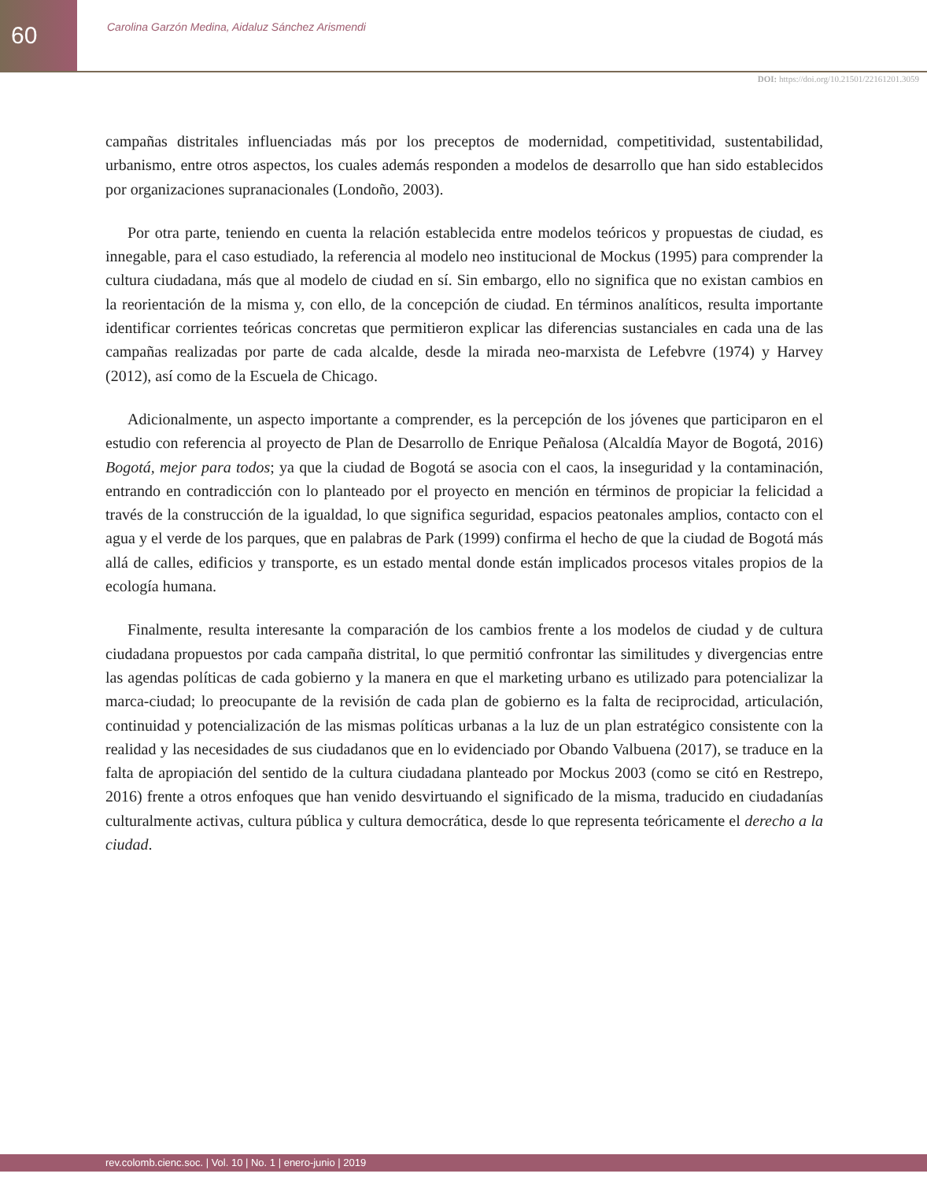60
Carolina Garzón Medina, Aidaluz Sánchez Arismendi
DOI: https://doi.org/10.21501/22161201.3059
campañas distritales influenciadas más por los preceptos de modernidad, competitividad, sustentabilidad, urbanismo, entre otros aspectos, los cuales además responden a modelos de desarrollo que han sido establecidos por organizaciones supranacionales (Londoño, 2003).
Por otra parte, teniendo en cuenta la relación establecida entre modelos teóricos y propuestas de ciudad, es innegable, para el caso estudiado, la referencia al modelo neo institucional de Mockus (1995) para comprender la cultura ciudadana, más que al modelo de ciudad en sí. Sin embargo, ello no significa que no existan cambios en la reorientación de la misma y, con ello, de la concepción de ciudad. En términos analíticos, resulta importante identificar corrientes teóricas concretas que permitieron explicar las diferencias sustanciales en cada una de las campañas realizadas por parte de cada alcalde, desde la mirada neo-marxista de Lefebvre (1974) y Harvey (2012), así como de la Escuela de Chicago.
Adicionalmente, un aspecto importante a comprender, es la percepción de los jóvenes que participaron en el estudio con referencia al proyecto de Plan de Desarrollo de Enrique Peñalosa (Alcaldía Mayor de Bogotá, 2016) Bogotá, mejor para todos; ya que la ciudad de Bogotá se asocia con el caos, la inseguridad y la contaminación, entrando en contradicción con lo planteado por el proyecto en mención en términos de propiciar la felicidad a través de la construcción de la igualdad, lo que significa seguridad, espacios peatonales amplios, contacto con el agua y el verde de los parques, que en palabras de Park (1999) confirma el hecho de que la ciudad de Bogotá más allá de calles, edificios y transporte, es un estado mental donde están implicados procesos vitales propios de la ecología humana.
Finalmente, resulta interesante la comparación de los cambios frente a los modelos de ciudad y de cultura ciudadana propuestos por cada campaña distrital, lo que permitió confrontar las similitudes y divergencias entre las agendas políticas de cada gobierno y la manera en que el marketing urbano es utilizado para potencializar la marca-ciudad; lo preocupante de la revisión de cada plan de gobierno es la falta de reciprocidad, articulación, continuidad y potencialización de las mismas políticas urbanas a la luz de un plan estratégico consistente con la realidad y las necesidades de sus ciudadanos que en lo evidenciado por Obando Valbuena (2017), se traduce en la falta de apropiación del sentido de la cultura ciudadana planteado por Mockus 2003 (como se citó en Restrepo, 2016) frente a otros enfoques que han venido desvirtuando el significado de la misma, traducido en ciudadanías culturalmente activas, cultura pública y cultura democrática, desde lo que representa teóricamente el derecho a la ciudad.
rev.colomb.cienc.soc. | Vol. 10 | No. 1 | enero-junio | 2019